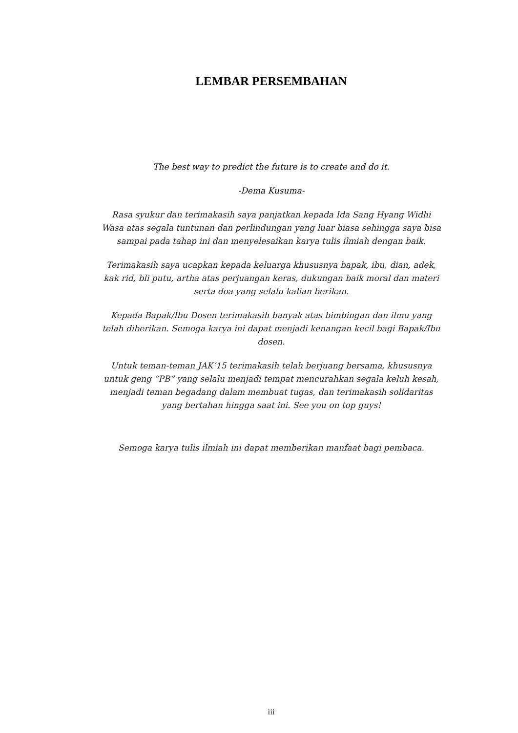LEMBAR PERSEMBAHAN
The best way to predict the future is to create and do it.
-Dema Kusuma-
Rasa syukur dan terimakasih saya panjatkan kepada Ida Sang Hyang Widhi Wasa atas segala tuntunan dan perlindungan yang luar biasa sehingga saya bisa sampai pada tahap ini dan menyelesaikan karya tulis ilmiah dengan baik.
Terimakasih saya ucapkan kepada keluarga khususnya bapak, ibu, dian, adek, kak rid, bli putu, artha atas perjuangan keras, dukungan baik moral dan materi serta doa yang selalu kalian berikan.
Kepada Bapak/Ibu Dosen terimakasih banyak atas bimbingan dan ilmu yang telah diberikan. Semoga karya ini dapat menjadi kenangan kecil bagi Bapak/Ibu dosen.
Untuk teman-teman JAK’15 terimakasih telah berjuang bersama, khususnya untuk geng “PB” yang selalu menjadi tempat mencurahkan segala keluh kesah, menjadi teman begadang dalam membuat tugas, dan terimakasih solidaritas yang bertahan hingga saat ini. See you on top guys!
Semoga karya tulis ilmiah ini dapat memberikan manfaat bagi pembaca.
iii